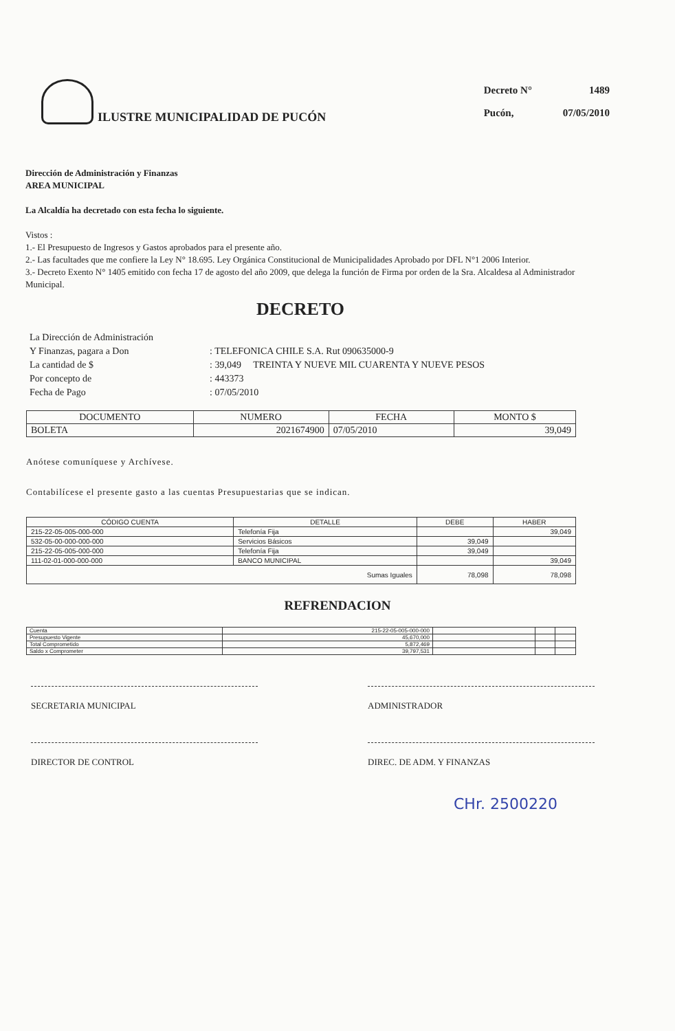ILUSTRE MUNICIPALIDAD DE PUCÓN
| Decreto N° | 1489 |
| Pucón, | 07/05/2010 |
Dirección de Administración y Finanzas
AREA MUNICIPAL
La Alcaldía ha decretado con esta fecha lo siguiente.
Vistos :
1.- El Presupuesto de Ingresos y Gastos aprobados para el presente año.
2.- Las facultades que me confiere la Ley N° 18.695. Ley Orgánica Constitucional de Municipalidades Aprobado por DFL N°1 2006 Interior.
3.- Decreto Exento N° 1405 emitido con fecha 17 de agosto del año 2009, que delega la función de Firma por orden de la Sra. Alcaldesa al Administrador Municipal.
DECRETO
| La Dirección de Administración | |
| Y Finanzas, pagara a Don | : TELEFONICA CHILE S.A. Rut 090635000-9 |
| La cantidad de $ | : 39,049 TREINTA Y NUEVE MIL CUARENTA Y NUEVE PESOS |
| Por concepto de | : 443373 |
| Fecha de Pago | : 07/05/2010 |
| DOCUMENTO | NUMERO | FECHA | MONTO $ |
| --- | --- | --- | --- |
| BOLETA | 2021674900 | 07/05/2010 | 39,049 |
Anótese comuníquese y Archívese.
Contabilícese el presente gasto a las cuentas Presupuestarias que se indican.
| CÓDIGO CUENTA | DETALLE | DEBE | HABER |
| --- | --- | --- | --- |
| 215-22-05-005-000-000 | Telefonía Fija | | 39,049 |
| 532-05-00-000-000-000 | Servicios Básicos | 39,049 | |
| 215-22-05-005-000-000 | Telefonía Fija | 39,049 | |
| 111-02-01-000-000-000 | BANCO MUNICIPAL | | 39,049 |
| Sumas Iguales | | 78,098 | 78,098 |
REFRENDACION
| Cuenta | 215-22-05-005-000-000 | | | |
| Presupuesto Vigente | 45,670,000 | | | |
| Total Comprometido | 5,872,469 | | | |
| Saldo x Comprometer | 39,797,531 | | | |
SECRETARIA MUNICIPAL ADMINISTRADOR
DIRECTOR DE CONTROL DIREC. DE ADM. Y FINANZAS
CHr. 2500220